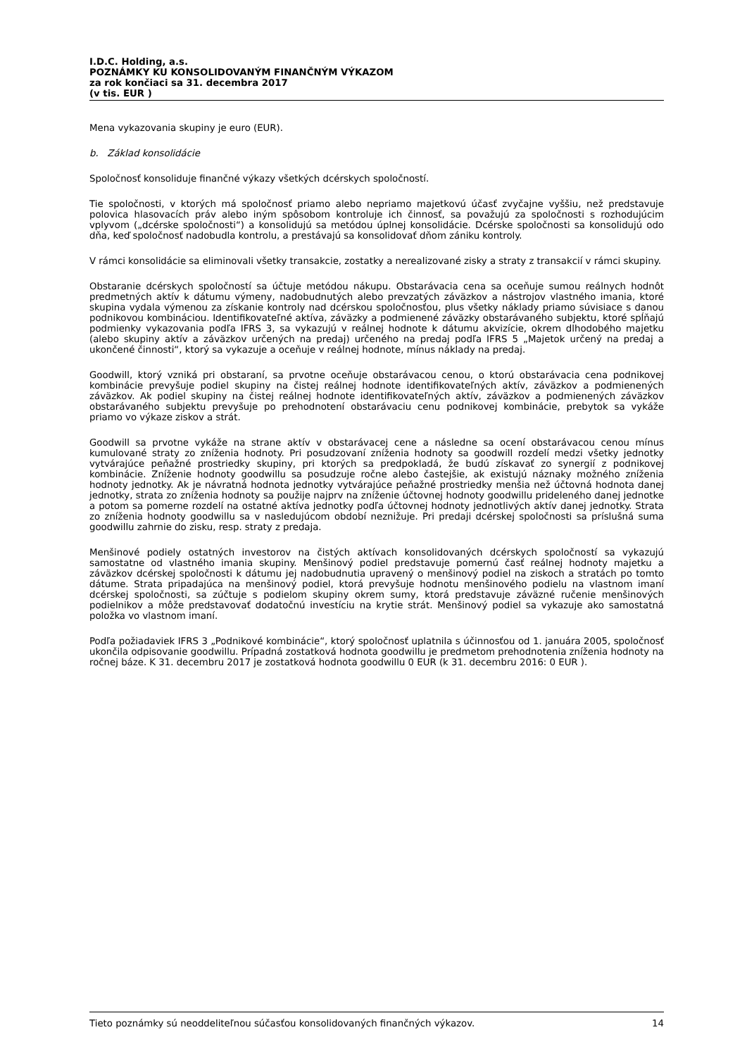I.D.C. Holding, a.s.
POZNÁMKY KU KONSOLIDOVANÝM FINANČNÝM VÝKAZOM
za rok končiaci sa 31. decembra 2017
(v tis. EUR )
Mena vykazovania skupiny je euro (EUR).
b. Základ konsolidácie
Spoločnosť konsoliduje finančné výkazy všetkých dcérskych spoločností.
Tie spoločnosti, v ktorých má spoločnosť priamo alebo nepriamo majetkovú účasť zvyčajne vyššiu, než predstavuje polovica hlasovacích práv alebo iným spôsobom kontroluje ich činnosť, sa považujú za spoločnosti s rozhodujúcim vplyvom („dcérske spoločnosti“) a konsolidujú sa metódou úplnej konsolidácie. Dcérske spoločnosti sa konsolidujú odo dňa, keď spoločnosť nadobudla kontrolu, a prestávajú sa konsolidovať dňom zániku kontroly.
V rámci konsolidácie sa eliminovali všetky transakcie, zostatky a nerealizované zisky a straty z transakcií v rámci skupiny.
Obstaranie dcérskych spoločností sa účtuje metódou nákupu. Obstarávacia cena sa oceňuje sumou reálnych hodnôt predmetných aktív k dátumu výmeny, nadobudnutých alebo prevzatých záväzkov a nástrojov vlastného imania, ktoré skupina vydala výmenou za získanie kontroly nad dcérskou spoločnosťou, plus všetky náklady priamo súvisiace s danou podnikovou kombináciou. Identifikovateľné aktíva, záväzky a podmienené záväzky obstarávaného subjektu, ktoré spĺňajú podmienky vykazovania podľa IFRS 3, sa vykazujú v reálnej hodnote k dátumu akvizície, okrem dlhodobého majetku (alebo skupiny aktív a záväzkov určených na predaj) určeného na predaj podľa IFRS 5 „Majetok určený na predaj a ukončené činnosti“, ktorý sa vykazuje a oceňuje v reálnej hodnote, mínus náklady na predaj.
Goodwill, ktorý vzniká pri obstaraní, sa prvotne oceňuje obstarávacou cenou, o ktorú obstarávacia cena podnikovej kombinácie prevyšuje podiel skupiny na čistej reálnej hodnote identifikovateľných aktív, záväzkov a podmienených záväzkov. Ak podiel skupiny na čistej reálnej hodnote identifikovateľných aktív, záväzkov a podmienených záväzkov obstarávaného subjektu prevyšuje po prehodnotení obstarávaciu cenu podnikovej kombinácie, prebytok sa vykáže priamo vo výkaze ziskov a strát.
Goodwill sa prvotne vykáže na strane aktív v obstarávacej cene a následne sa ocení obstarávacou cenou mínus kumulované straty zo zníženia hodnoty. Pri posudzovaní zníženia hodnoty sa goodwill rozdelí medzi všetky jednotky vytvárajúce peňažné prostriedky skupiny, pri ktorých sa predpokladá, že budú získavať zo synergií z podnikovej kombinácie. Zníženie hodnoty goodwillu sa posudzuje ročne alebo častejšie, ak existujú náznaky možného zníženia hodnoty jednotky. Ak je návratná hodnota jednotky vytvárajúce peňažné prostriedky menšia než účtovná hodnota danej jednotky, strata zo zníženia hodnoty sa použije najprv na zníženie účtovnej hodnoty goodwillu prideleného danej jednotke a potom sa pomerne rozdelí na ostatné aktíva jednotky podľa účtovnej hodnoty jednotlivých aktív danej jednotky. Strata zo zníženia hodnoty goodwillu sa v nasledujúcom období neznižuje. Pri predaji dcérskej spoločnosti sa príslušná suma goodwillu zahrnie do zisku, resp. straty z predaja.
Menšinové podiely ostatných investorov na čistých aktívach konsolidovaných dcérskych spoločností sa vykazujú samostatne od vlastného imania skupiny. Menšinový podiel predstavuje pomernú časť reálnej hodnoty majetku a záväzkov dcérskej spoločnosti k dátumu jej nadobudnutia upravený o menšinový podiel na ziskoch a stratách po tomto dátume. Strata pripadajúca na menšinový podiel, ktorá prevyšuje hodnotu menšinového podielu na vlastnom imaní dcérskej spoločnosti, sa zúčtuje s podielom skupiny okrem sumy, ktorá predstavuje záväzné ručenie menšinových podielnikov a môže predstavovať dodatočnú investíciu na krytie strát. Menšinový podiel sa vykazuje ako samostatná položka vo vlastnom imaní.
Podľa požiadaviek IFRS 3 „Podnikové kombinácie“, ktorý spoločnosť uplatnila s účinnosťou od 1. januára 2005, spoločnosť ukončila odpisovanie goodwillu. Prípadná zostatková hodnota goodwillu je predmetom prehodnotenia zníženia hodnoty na ročnej báze. K 31. decembru 2017 je zostatková hodnota goodwillu 0 EUR (k 31. decembru 2016: 0 EUR ).
Tieto poznámky sú neoddeliteľnou súčasťou konsolidovaných finančných výkazov. 14